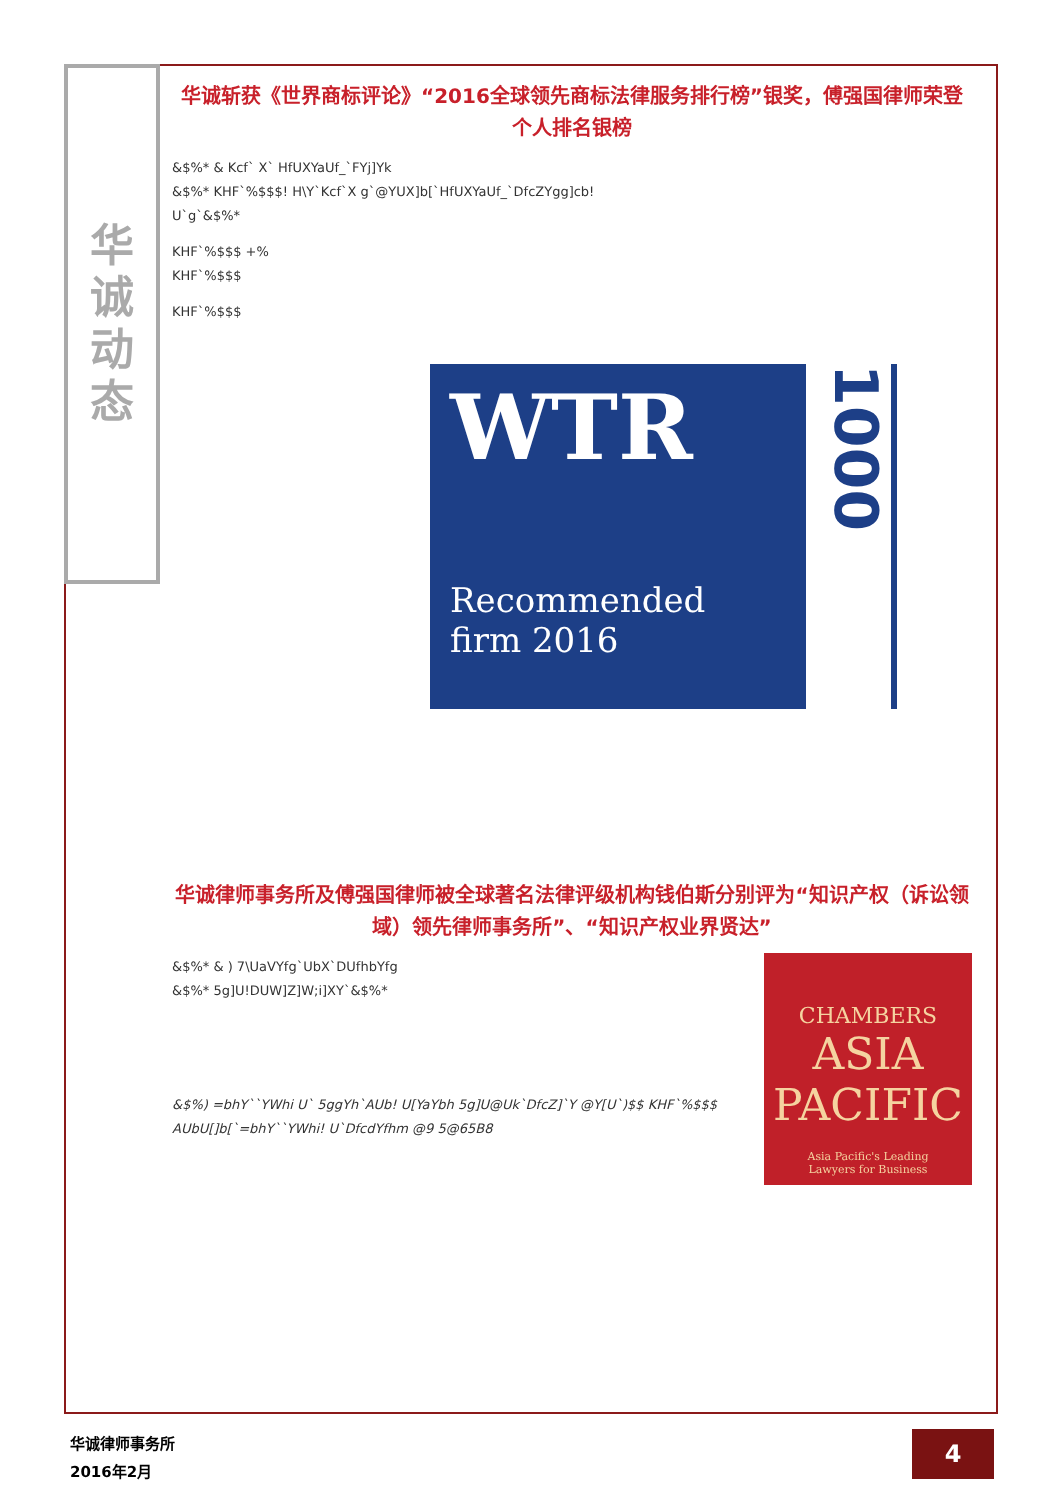华诚动态
华诚斩获《世界商标评论》“2016全球领先商标法律服务排行榜”银奖，傅强国律师荣登个人排名银榜
&$%* & Kcf` X` HfUXYaUf_`FYj]Yk
&$%* KHF`%$$$! H\Y`Kcf`X g`@YUX]b[`HfUXYaUf_`DfcZYgg]cb!
U`g`&$%*
KHF`%$$$ +%
KHF`%$$$
KHF`%$$$
WTR
Recommended
firm 2016
1000
华诚律师事务所及傅强国律师被全球著名法律评级机构钱伯斯分别评为“知识产权（诉讼领域）领先律师事务所”、“知识产权业界贤达”
CHAMBERS
ASIA
PACIFIC
Asia Pacific's Leading
Lawyers for Business
&$%* & ) 7\UaVYfg`UbX`DUfhbYfg
&$%* 5g]U!DUW]Z]W;i]XY`&$%*
&$%) =bhY``YWhi U` 5ggYh`AUb! U[YaYbh 5g]U@Uk`DfcZ]`Y @Y[U`)$$ KHF`%$$$ AUbU[]b[`=bhY``YWhi! U`DfcdYfhm @9 5@65B8
华诚律师事务所
2016年2月
4